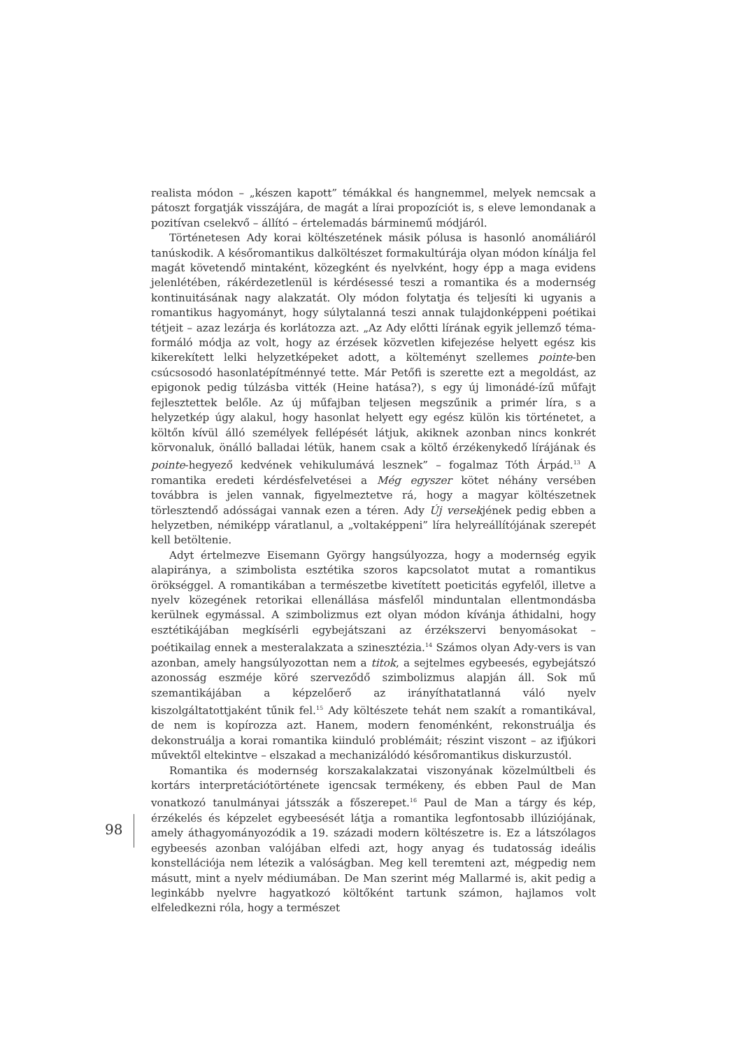realista módon – „készen kapott” témákkal és hangnemmel, melyek nemcsak a pátoszt forgatják visszájára, de magát a lírai propozíciót is, s eleve lemondanak a pozitívan cselekvő – állító – értelemadás bárminemű módjáról.
Történetesen Ady korai költészetének másik pólusa is hasonló anomáliáról tanúskodik. A későromantikus dalköltészet formakultúrája olyan módon kínálja fel magát követendő mintaként, közegként és nyelvként, hogy épp a maga evidens jelenlétében, rákérdezetlenül is kérdésessé teszi a romantika és a modernség kontinuitásának nagy alakzatát. Oly módon folytatja és teljesíti ki ugyanis a romantikus hagyományt, hogy súlytalanná teszi annak tulajdonképpeni poétikai tétjeit – azaz lezárja és korlátozza azt. „Az Ady előtti lírának egyik jellemző téma-formáló módja az volt, hogy az érzések közvetlen kifejezése helyett egész kis kikerekített lelki helyzetképeket adott, a költeményt szellemes pointe-ben csúcsosodó hasonlatépítménnyé tette. Már Petőfi is szerette ezt a megoldást, az epigonok pedig túlzásba vitték (Heine hatása?), s egy új limonádé-ízű műfajt fejlesztettek belőle. Az új műfajban teljesen megszűnik a primér líra, s a helyzetkép úgy alakul, hogy hasonlat helyett egy egész külön kis történetet, a költőn kívül álló személyek fellépését látjuk, akiknek azonban nincs konkrét körvonaluk, önálló balladai létük, hanem csak a költő érzékenykedő lírájának és pointe-hegyező kedvének vehikulumává lesznek” – fogalmaz Tóth Árpád.<sup>13</sup> A romantika eredeti kérdésfelvetései a Még egyszer kötet néhány versében továbbra is jelen vannak, figyelmeztetve rá, hogy a magyar költészetnek törlesztendő adósságai vannak ezen a téren. Ady Új versekjének pedig ebben a helyzetben, némiképp váratlanul, a „voltaképpeni” líra helyreállítójának szerepét kell betöltenie.
Adyt értelmezve Eisemann György hangsúlyozza, hogy a modernség egyik alapiránya, a szimbolista esztétika szoros kapcsolatot mutat a romantikus örökséggel. A romantikában a természetbe kivetített poeticitás egyfelől, illetve a nyelv közegének retorikai ellenállása másfelől minduntalan ellentmondásba kerülnek egymással. A szimbolizmus ezt olyan módon kívánja áthidalni, hogy esztétikájában megkísérli egybejátszani az érzékszervi benyomásokat – poétikailag ennek a mesteralakzata a szinesztézia.<sup>14</sup> Számos olyan Ady-vers is van azonban, amely hangsúlyozottan nem a titok, a sejtelmes egybeesés, egybejátszó azonosság eszméje köré szerveződő szimbolizmus alapján áll. Sok mű szemantikájában a képzelőerő az irányíthatatlanná váló nyelv kiszolgáltatottjaként tűnik fel.<sup>15</sup> Ady költészete tehát nem szakít a romantikával, de nem is kopírozza azt. Hanem, modern fenoménként, rekonstruálja és dekonstruálja a korai romantika kiinduló problémáit; részint viszont – az ifjúkori művektől eltekintve – elszakad a mechanizálódó későromantikus diskurzustól.
Romantika és modernség korszakalakzatai viszonyának közelmúltbeli és kortárs interpretációtörténete igencsak termékeny, és ebben Paul de Man vonatkozó tanulmányai játsszák a főszerepet.<sup>16</sup> Paul de Man a tárgy és kép, érzékelés és képzelet egybeesését látja a romantika legfontosabb illúziójának, amely áthagyományozódik a 19. századi modern költészetre is. Ez a látszólagos egybeesés azonban valójában elfedi azt, hogy anyag és tudatosság ideális konstellációja nem létezik a valóságban. Meg kell teremteni azt, mégpedig nem másutt, mint a nyelv médiumában. De Man szerint még Mallarmé is, akit pedig a leginkább nyelvre hagyatkozó költőként tartunk számon, hajlamos volt elfeledkezni róla, hogy a természet
98